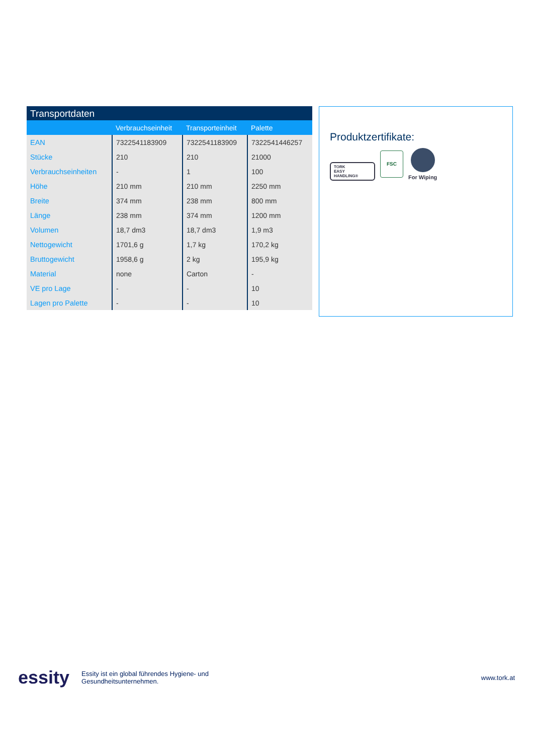Transportdaten
| | Verbrauchseinheit | Transporteinheit | Palette |
| --- | --- | --- | --- |
| EAN | 7322541183909 | 7322541183909 | 7322541446257 |
| Stücke | 210 | 210 | 21000 |
| Verbrauchseinheiten | - | 1 | 100 |
| Höhe | 210 mm | 210 mm | 2250 mm |
| Breite | 374 mm | 238 mm | 800 mm |
| Länge | 238 mm | 374 mm | 1200 mm |
| Volumen | 18,7 dm3 | 18,7 dm3 | 1,9 m3 |
| Nettogewicht | 1701,6 g | 1,7 kg | 170,2 kg |
| Bruttogewicht | 1958,6 g | 2 kg | 195,9 kg |
| Material | none | Carton | - |
| VE pro Lage | - | - | 10 |
| Lagen pro Palette | - | - | 10 |
Produktzertifikate:
TORK
EASY
HANDLING®
FSC
For Wiping
essity
Essity ist ein global führendes Hygiene- und
Gesundheitsunternehmen.
www.tork.at